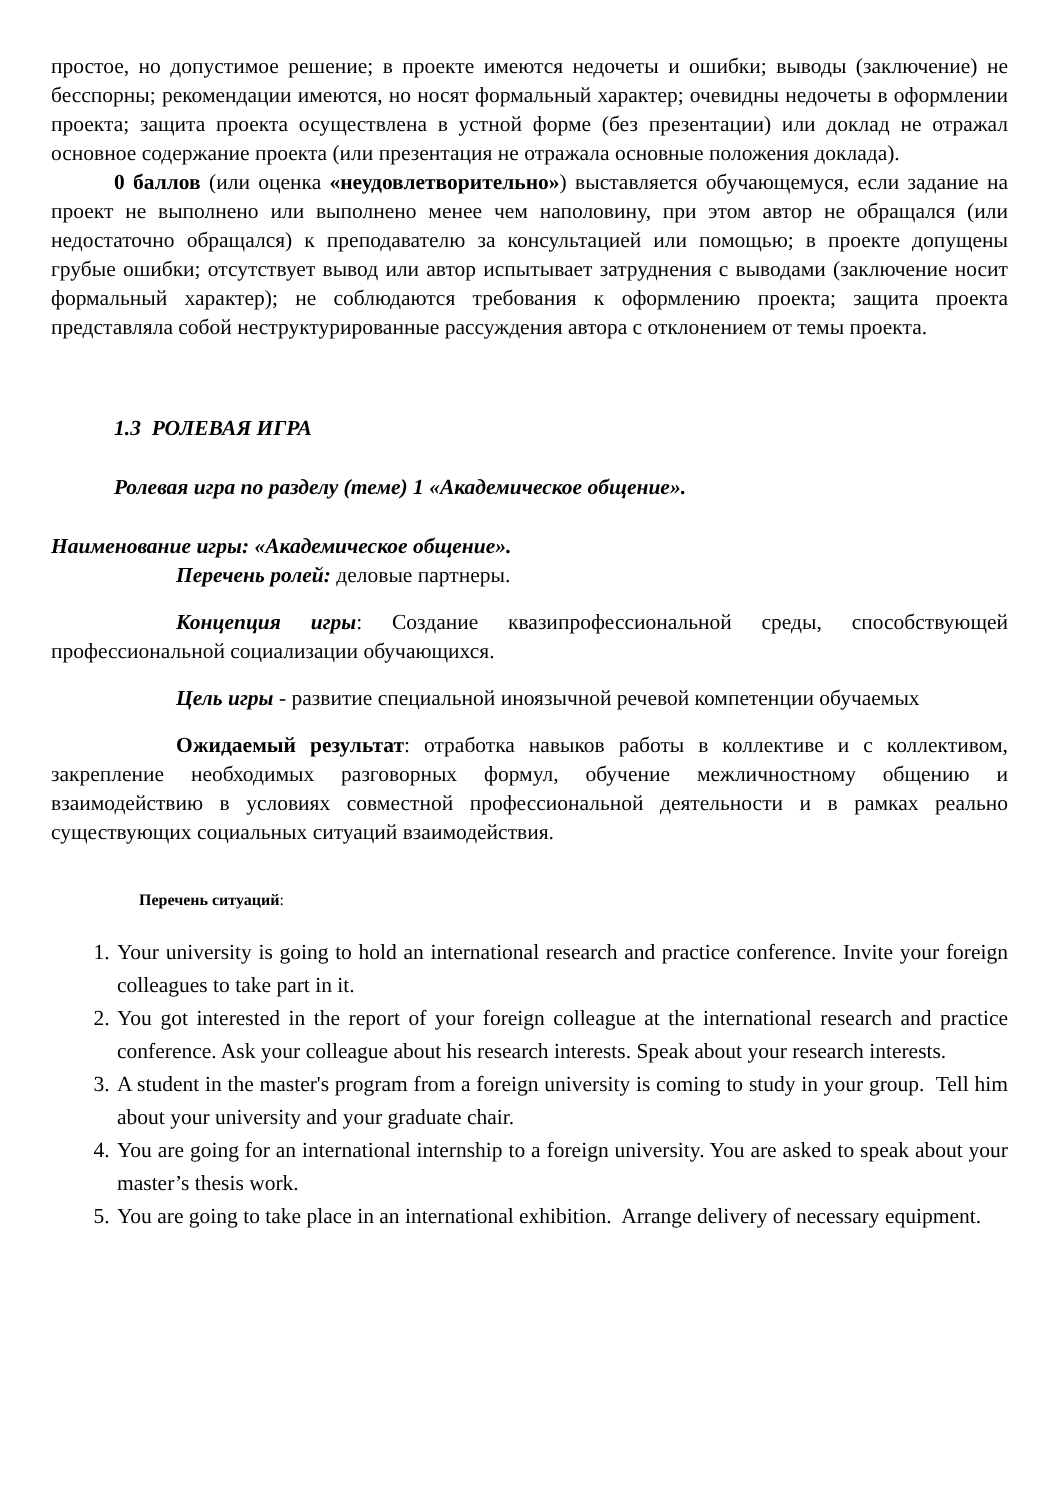простое, но допустимое решение; в проекте имеются недочеты и ошибки; выводы (заключение) не бесспорны; рекомендации имеются, но носят формальный характер; очевидны недочеты в оформлении проекта; защита проекта осуществлена в устной форме (без презентации) или доклад не отражал основное содержание проекта (или презентация не отражала основные положения доклада).
0 баллов (или оценка «неудовлетворительно») выставляется обучающемуся, если задание на проект не выполнено или выполнено менее чем наполовину, при этом автор не обращался (или недостаточно обращался) к преподавателю за консультацией или помощью; в проекте допущены грубые ошибки; отсутствует вывод или автор испытывает затруднения с выводами (заключение носит формальный характер); не соблюдаются требования к оформлению проекта; защита проекта представляла собой неструктурированные рассуждения автора с отклонением от темы проекта.
1.3 РОЛЕВАЯ ИГРА
Ролевая игра по разделу (теме) 1 «Академическое общение».
Наименование игры: «Академическое общение».
Перечень ролей: деловые партнеры.
Концепция игры: Создание квазипрофессиональной среды, способствующей профессиональной социализации обучающихся.
Цель игры - развитие специальной иноязычной речевой компетенции обучаемых
Ожидаемый результат: отработка навыков работы в коллективе и с коллективом, закрепление необходимых разговорных формул, обучение межличностному общению и взаимодействию в условиях совместной профессиональной деятельности и в рамках реально существующих социальных ситуаций взаимодействия.
Перечень ситуаций:
1. Your university is going to hold an international research and practice conference. Invite your foreign colleagues to take part in it.
2. You got interested in the report of your foreign colleague at the international research and practice conference. Ask your colleague about his research interests. Speak about your research interests.
3. A student in the master's program from a foreign university is coming to study in your group. Tell him about your university and your graduate chair.
4. You are going for an international internship to a foreign university. You are asked to speak about your master’s thesis work.
5. You are going to take place in an international exhibition. Arrange delivery of necessary equipment.